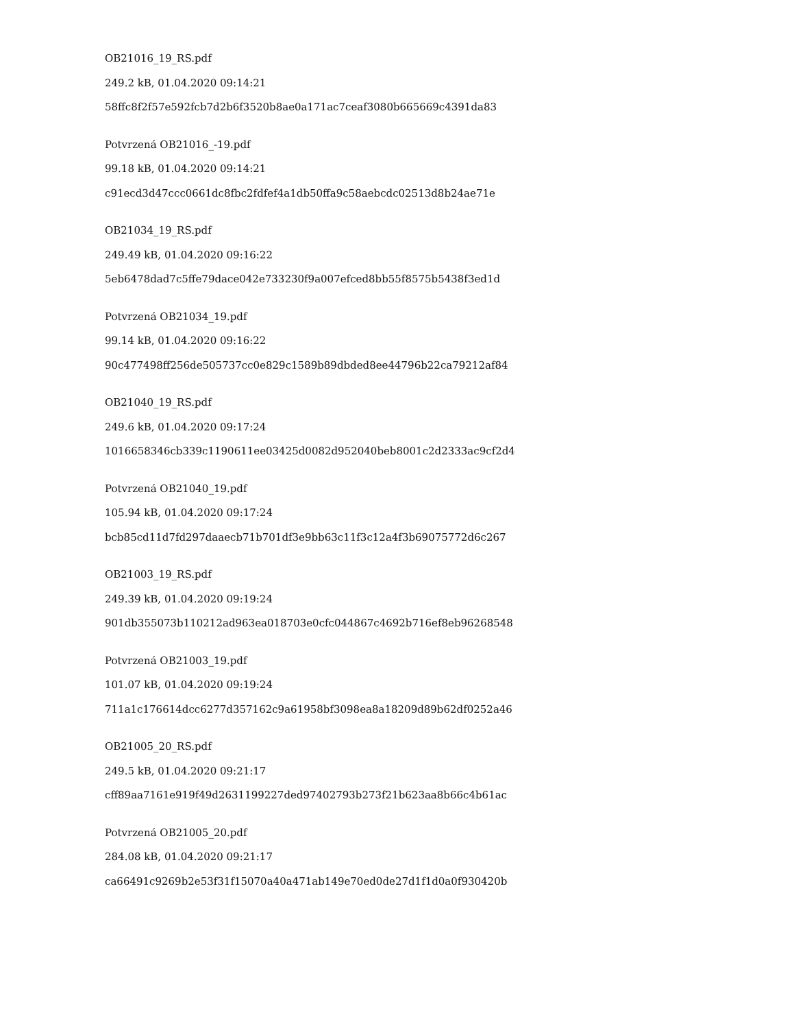OB21016_19_RS.pdf
249.2 kB, 01.04.2020 09:14:21
58ffc8f2f57e592fcb7d2b6f3520b8ae0a171ac7ceaf3080b665669c4391da83
Potvrzená OB21016_-19.pdf
99.18 kB, 01.04.2020 09:14:21
c91ecd3d47ccc0661dc8fbc2fdfef4a1db50ffa9c58aebcdc02513d8b24ae71e
OB21034_19_RS.pdf
249.49 kB, 01.04.2020 09:16:22
5eb6478dad7c5ffe79dace042e733230f9a007efced8bb55f8575b5438f3ed1d
Potvrzená OB21034_19.pdf
99.14 kB, 01.04.2020 09:16:22
90c477498ff256de505737cc0e829c1589b89dbded8ee44796b22ca79212af84
OB21040_19_RS.pdf
249.6 kB, 01.04.2020 09:17:24
1016658346cb339c1190611ee03425d0082d952040beb8001c2d2333ac9cf2d4
Potvrzená OB21040_19.pdf
105.94 kB, 01.04.2020 09:17:24
bcb85cd11d7fd297daaecb71b701df3e9bb63c11f3c12a4f3b69075772d6c267
OB21003_19_RS.pdf
249.39 kB, 01.04.2020 09:19:24
901db355073b110212ad963ea018703e0cfc044867c4692b716ef8eb96268548
Potvrzená OB21003_19.pdf
101.07 kB, 01.04.2020 09:19:24
711a1c176614dcc6277d357162c9a61958bf3098ea8a18209d89b62df0252a46
OB21005_20_RS.pdf
249.5 kB, 01.04.2020 09:21:17
cff89aa7161e919f49d2631199227ded97402793b273f21b623aa8b66c4b61ac
Potvrzená OB21005_20.pdf
284.08 kB, 01.04.2020 09:21:17
ca66491c9269b2e53f31f15070a40a471ab149e70ed0de27d1f1d0a0f930420b